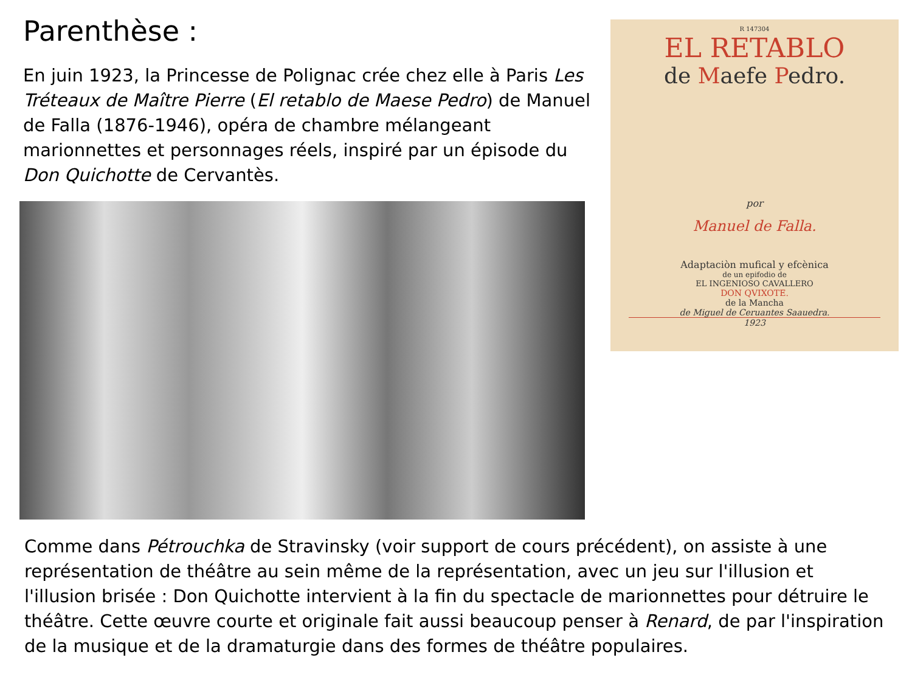Parenthèse :
En juin 1923, la Princesse de Polignac crée chez elle à Paris Les Tréteaux de Maître Pierre (El retablo de Maese Pedro) de Manuel de Falla (1876-1946), opéra de chambre mélangeant marionnettes et personnages réels, inspiré par un épisode du Don Quichotte de Cervantès.
R 147304
EL RETABLO
de Maefe Pedro.
por
Manuel de Falla.
Adaptaciòn mufical y efcènica
de un epifodio de
EL INGENIOSO CAVALLERO
DON QVIXOTE.
de la Mancha
de Miguel de Ceruantes Saauedra.
1923
Comme dans Pétrouchka de Stravinsky (voir support de cours précédent), on assiste à une représentation de théâtre au sein même de la représentation, avec un jeu sur l'illusion et l'illusion brisée : Don Quichotte intervient à la fin du spectacle de marionnettes pour détruire le théâtre. Cette œuvre courte et originale fait aussi beaucoup penser à Renard, de par l'inspiration de la musique et de la dramaturgie dans des formes de théâtre populaires.